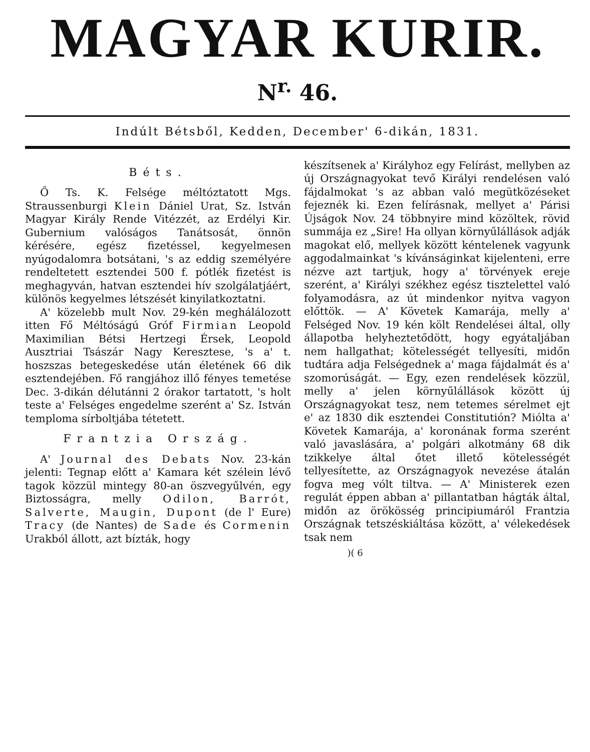MAGYAR KURIR.
N<sup>r.</sup> 46.
Indúlt Bétsből, Kedden, December' 6-dikán, 1831.
Béts.
Ő Ts. K. Felsége méltóztatott Mgs. Straussenburgi Klein Dániel Urat, Sz. István Magyar Király Rende Vitézzét, az Erdélyi Kir. Gubernium valóságos Tanátsosát, önnön kérésére, egész fizetéssel, kegyelmesen nyúgodalomra botsátani, 's az eddig személyére rendeltetett esztendei 500 f. pótlék fizetést is meghagyván, hatvan esztendei hív szolgálatjáért, különös kegyelmes létszését kinyilatkoztatni.
A' közelebb mult Nov. 29-kén meghálálozott itten Fő Méltóságú Gróf Firmian Leopold Maximilian Bétsi Hertzegi Érsek, Leopold Ausztriai Tsászár Nagy Keresztese, 's a' t. hoszszas betegeskedése után életének 66 dik esztendejében. Fő rangjához illő fényes temetése Dec. 3-dikán délutánni 2 órakor tartatott, 's holt teste a' Felséges engedelme szerént a' Sz. István temploma sírboltjába tétetett.
Frantzia Ország.
A' Journal des Debats Nov. 23-kán jelenti: Tegnap előtt a' Kamara két szélein lévő tagok közzül mintegy 80-an öszvegyűlvén, egy Biztosságra, melly Odilon, Barrót, Salverte, Maugin, Dupont (de l' Eure) Tracy (de Nantes) de Sade és Cormenin Urakból állott, azt bízták, hogy
készítsenek a' Királyhoz egy Felírást, mellyben az új Országnagyokat tevő Királyi rendelésen való fájdalmokat 's az abban való megütközéseket fejeznék ki. Ezen felírásnak, mellyet a' Párisi Újságok Nov. 24 többnyire mind közöltek, rövid summája ez „Sire! Ha ollyan környűlállások adják magokat elő, mellyek között kéntelenek vagyunk aggodalmainkat 's kívánságinkat kijelenteni, erre nézve azt tartjuk, hogy a' törvények ereje szerént, a' Királyi székhez egész tisztelettel való folyamodásra, az út mindenkor nyitva vagyon előttök. — A' Követek Kamarája, melly a' Felséged Nov. 19 kén költ Rendelései által, olly állapotba helyheztetődött, hogy egyátaljában nem hallgathat; kötelességét tellyesíti, midőn tudtára adja Felségednek a' maga fájdalmát és a' szomorúságát. — Egy, ezen rendelések közzül, melly a' jelen környűlállások között új Országnagyokat tesz, nem tetemes sérelmet ejt e' az 1830 dik esztendei Constitutión? Miólta a' Követek Kamarája, a' koronának forma szerént való javaslására, a' polgári alkotmány 68 dik tzikkelye által őtet illető kötelességét tellyesítette, az Országnagyok nevezése átalán fogva meg vólt tiltva. — A' Ministerek ezen regulát éppen abban a' pillantatban hágták által, midőn az örökösség principiumáról Frantzia Országnak tetszéskiáltása között, a' vélekedések tsak nem
)( 6